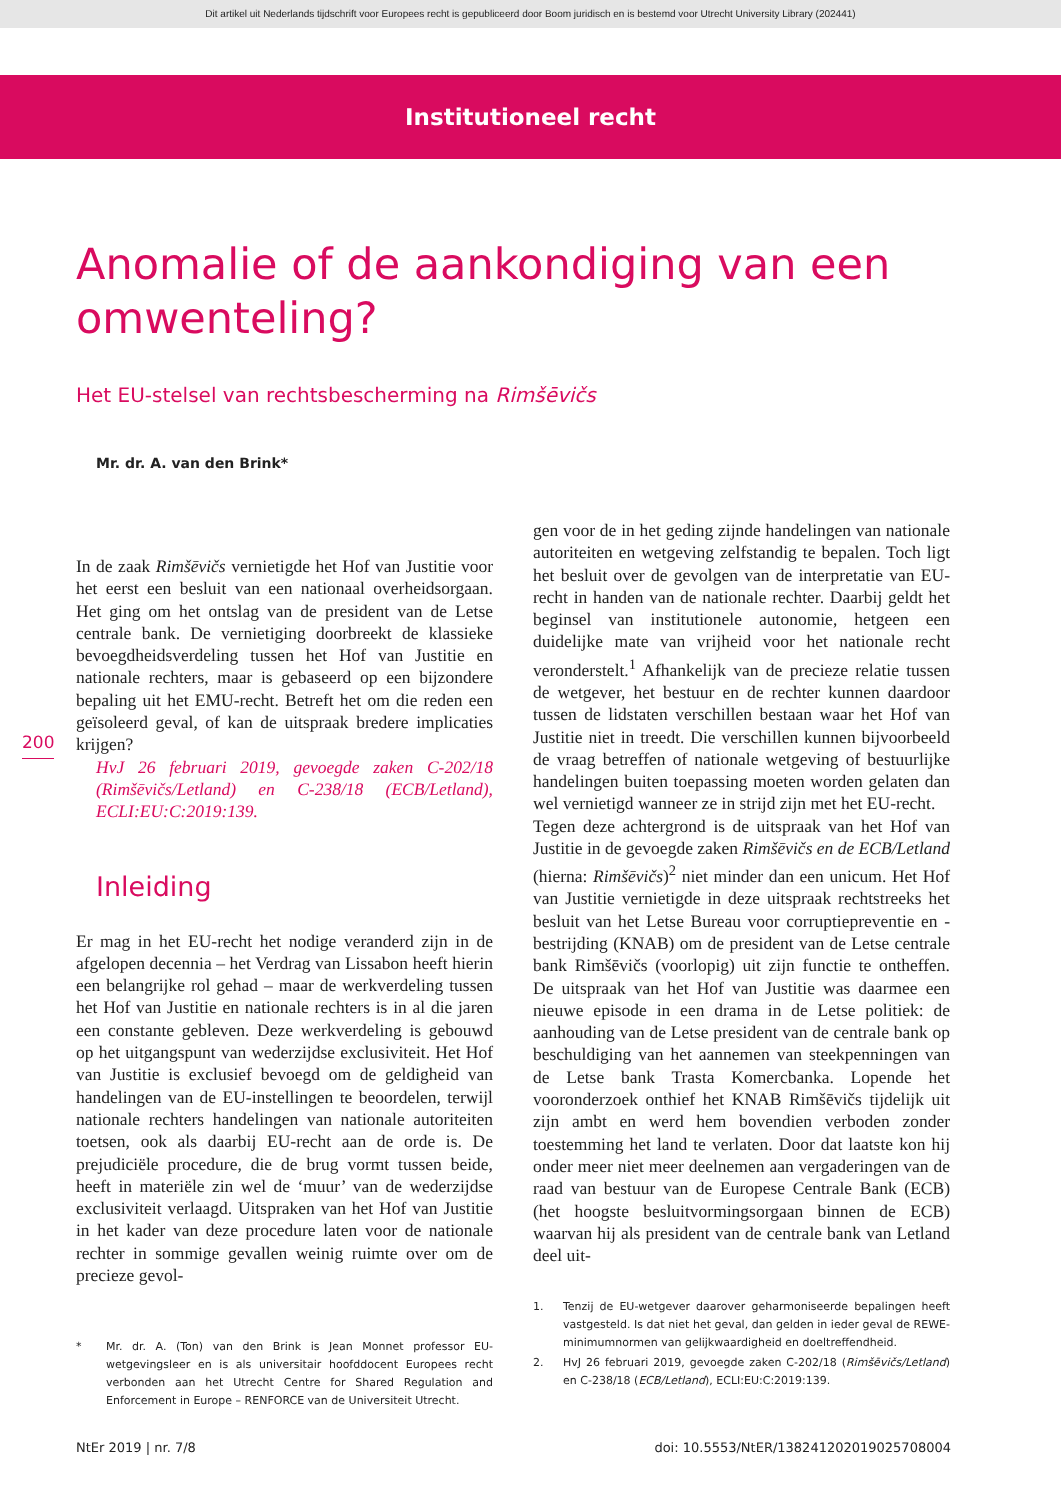Dit artikel uit Nederlands tijdschrift voor Europees recht is gepubliceerd door Boom juridisch en is bestemd voor Utrecht University Library (202441)
Institutioneel recht
Anomalie of de aankondiging van een omwenteling?
Het EU-stelsel van rechtsbescherming na Rimšēvičs
Mr. dr. A. van den Brink*
200
In de zaak Rimšēvičs vernietigde het Hof van Justitie voor het eerst een besluit van een nationaal overheidsorgaan. Het ging om het ontslag van de president van de Letse centrale bank. De vernietiging doorbreekt de klassieke bevoegdheidsverdeling tussen het Hof van Justitie en nationale rechters, maar is gebaseerd op een bijzondere bepaling uit het EMU-recht. Betreft het om die reden een geïsoleerd geval, of kan de uitspraak bredere implicaties krijgen?
HvJ 26 februari 2019, gevoegde zaken C-202/18 (Rimšēvičs/Letland) en C-238/18 (ECB/Letland), ECLI:EU:C:2019:139.
Inleiding
Er mag in het EU-recht het nodige veranderd zijn in de afgelopen decennia – het Verdrag van Lissabon heeft hierin een belangrijke rol gehad – maar de werkverdeling tussen het Hof van Justitie en nationale rechters is in al die jaren een constante gebleven. Deze werkverdeling is gebouwd op het uitgangspunt van wederzijdse exclusiviteit. Het Hof van Justitie is exclusief bevoegd om de geldigheid van handelingen van de EU-instellingen te beoordelen, terwijl nationale rechters handelingen van nationale autoriteiten toetsen, ook als daarbij EU-recht aan de orde is. De prejudiciële procedure, die de brug vormt tussen beide, heeft in materiële zin wel de ‘muur’ van de wederzijdse exclusiviteit verlaagd. Uitspraken van het Hof van Justitie in het kader van deze procedure laten voor de nationale rechter in sommige gevallen weinig ruimte over om de precieze gevol-
* Mr. dr. A. (Ton) van den Brink is Jean Monnet professor EU-wetgevingsleer en is als universitair hoofddocent Europees recht verbonden aan het Utrecht Centre for Shared Regulation and Enforcement in Europe – RENFORCE van de Universiteit Utrecht.
gen voor de in het geding zijnde handelingen van nationale autoriteiten en wetgeving zelfstandig te bepalen. Toch ligt het besluit over de gevolgen van de interpretatie van EU-recht in handen van de nationale rechter. Daarbij geldt het beginsel van institutionele autonomie, hetgeen een duidelijke mate van vrijheid voor het nationale recht veronderstelt.<sup>1</sup> Afhankelijk van de precieze relatie tussen de wetgever, het bestuur en de rechter kunnen daardoor tussen de lidstaten verschillen bestaan waar het Hof van Justitie niet in treedt. Die verschillen kunnen bijvoorbeeld de vraag betreffen of nationale wetgeving of bestuurlijke handelingen buiten toepassing moeten worden gelaten dan wel vernietigd wanneer ze in strijd zijn met het EU-recht.
Tegen deze achtergrond is de uitspraak van het Hof van Justitie in de gevoegde zaken Rimšēvičs en de ECB/Letland (hierna: Rimšēvičs)<sup>2</sup> niet minder dan een unicum. Het Hof van Justitie vernietigde in deze uitspraak rechtstreeks het besluit van het Letse Bureau voor corruptiepreventie en -bestrijding (KNAB) om de president van de Letse centrale bank Rimšēvičs (voorlopig) uit zijn functie te ontheffen. De uitspraak van het Hof van Justitie was daarmee een nieuwe episode in een drama in de Letse politiek: de aanhouding van de Letse president van de centrale bank op beschuldiging van het aannemen van steekpenningen van de Letse bank Trasta Komercbanka. Lopende het vooronderzoek onthief het KNAB Rimšēvičs tijdelijk uit zijn ambt en werd hem bovendien verboden zonder toestemming het land te verlaten. Door dat laatste kon hij onder meer niet meer deelnemen aan vergaderingen van de raad van bestuur van de Europese Centrale Bank (ECB) (het hoogste besluitvormingsorgaan binnen de ECB) waarvan hij als president van de centrale bank van Letland deel uit-
1. Tenzij de EU-wetgever daarover geharmoniseerde bepalingen heeft vastgesteld. Is dat niet het geval, dan gelden in ieder geval de REWE-minimumnormen van gelijkwaardigheid en doeltreffendheid.
2. HvJ 26 februari 2019, gevoegde zaken C-202/18 (Rimšēvičs/Letland) en C-238/18 (ECB/Letland), ECLI:EU:C:2019:139.
NtEr 2019 | nr. 7/8 doi: 10.5553/NtER/138241202019025708004